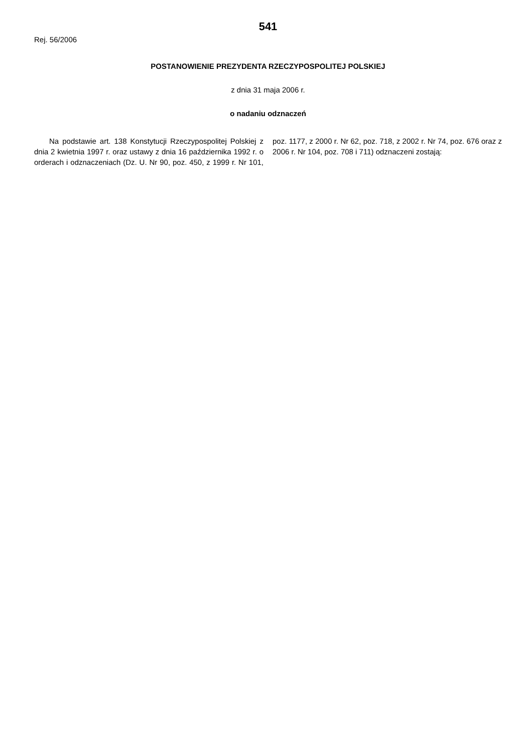541
Rej. 56/2006
POSTANOWIENIE PREZYDENTA RZECZYPOSPOLITEJ POLSKIEJ
z dnia 31 maja 2006 r.
o nadaniu odznaczeń
Na podstawie art. 138 Konstytucji Rzeczypospolitej Polskiej z dnia 2 kwietnia 1997 r. oraz ustawy z dnia 16 października 1992 r. o orderach i odznaczeniach (Dz. U. Nr 90, poz. 450, z 1999 r. Nr 101, poz. 1177, z 2000 r. Nr 62, poz. 718, z 2002 r. Nr 74, poz. 676 oraz z 2006 r. Nr 104, poz. 708 i 711) odznaczeni zostają: